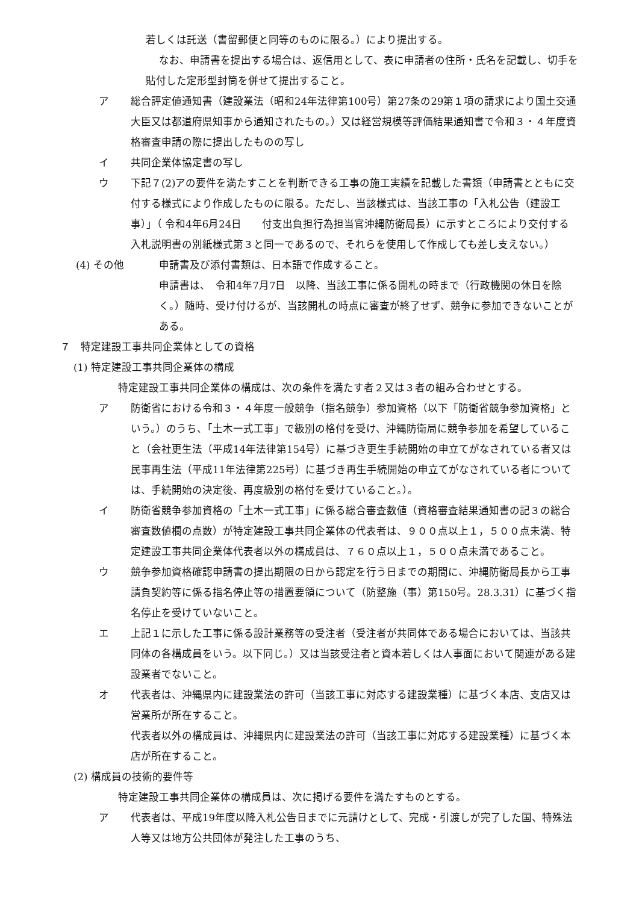若しくは託送（書留郵便と同等のものに限る。）により提出する。
なお、申請書を提出する場合は、返信用として、表に申請者の住所・氏名を記載し、切手を貼付した定形型封筒を併せて提出すること。
ア 総合評定値通知書（建設業法（昭和24年法律第100号）第27条の29第１項の請求により国土交通大臣又は都道府県知事から通知されたもの。）又は経営規模等評価結果通知書で令和３・４年度資格審査申請の際に提出したものの写し
イ 共同企業体協定書の写し
ウ 下記７(2)アの要件を満たすことを判断できる工事の施工実績を記載した書類（申請書とともに交付する様式により作成したものに限る。ただし、当該様式は、当該工事の「入札公告（建設工事）」（ 令和4年6月24日　　付支出負担行為担当官沖縄防衛局長）に示すところにより交付する入札説明書の別紙様式第３と同一であるので、それらを使用して作成しても差し支えない。）
(4) その他 申請書及び添付書類は、日本語で作成すること。
申請書は、　令和4年7月7日　以降、当該工事に係る開札の時まで（行政機関の休日を除く。）随時、受け付けるが、当該開札の時点に審査が終了せず、競争に参加できないことがある。
７　特定建設工事共同企業体としての資格
(1) 特定建設工事共同企業体の構成
特定建設工事共同企業体の構成は、次の条件を満たす者２又は３者の組み合わせとする。
ア 防衛省における令和３・４年度一般競争（指名競争）参加資格（以下「防衛省競争参加資格」という。）のうち、「土木一式工事」で級別の格付を受け、沖縄防衛局に競争参加を希望していること（会社更生法（平成14年法律第154号）に基づき更生手続開始の申立てがなされている者又は民事再生法（平成11年法律第225号）に基づき再生手続開始の申立てがなされている者については、手続開始の決定後、再度級別の格付を受けていること。）。
イ 防衛省競争参加資格の「土木一式工事」に係る総合審査数値（資格審査結果通知書の記３の総合審査数値欄の点数）が特定建設工事共同企業体の代表者は、９００点以上１，５００点未満、特定建設工事共同企業体代表者以外の構成員は、７６０点以上１，５００点未満であること。
ウ 競争参加資格確認申請書の提出期限の日から認定を行う日までの期間に、沖縄防衛局長から工事請負契約等に係る指名停止等の措置要領について（防整施（事）第150号。28.3.31）に基づく指名停止を受けていないこと。
エ 上記１に示した工事に係る設計業務等の受注者（受注者が共同体である場合においては、当該共同体の各構成員をいう。以下同じ。）又は当該受注者と資本若しくは人事面において関連がある建設業者でないこと。
オ 代表者は、沖縄県内に建設業法の許可（当該工事に対応する建設業種）に基づく本店、支店又は営業所が所在すること。
代表者以外の構成員は、沖縄県内に建設業法の許可（当該工事に対応する建設業種）に基づく本店が所在すること。
(2) 構成員の技術的要件等
特定建設工事共同企業体の構成員は、次に掲げる要件を満たすものとする。
ア 代表者は、平成19年度以降入札公告日までに元請けとして、完成・引渡しが完了した国、特殊法人等又は地方公共団体が発注した工事のうち、